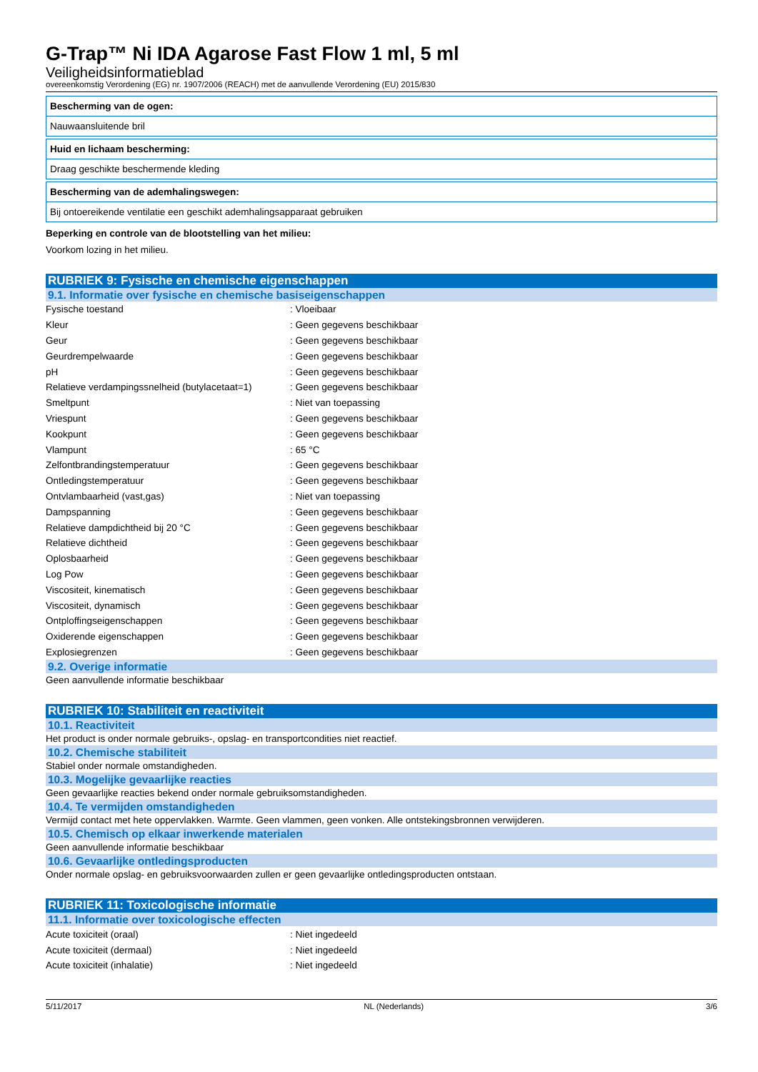G-Trap™ Ni IDA Agarose Fast Flow 1 ml, 5 ml
Veiligheidsinformatieblad
overeenkomstig Verordening (EG) nr. 1907/2006 (REACH) met de aanvullende Verordening (EU) 2015/830
Bescherming van de ogen:
Nauwaansluitende bril
Huid en lichaam bescherming:
Draag geschikte beschermende kleding
Bescherming van de ademhalingswegen:
Bij ontoereikende ventilatie een geschikt ademhalingsapparaat gebruiken
Beperking en controle van de blootstelling van het milieu:
Voorkom lozing in het milieu.
RUBRIEK 9: Fysische en chemische eigenschappen
9.1. Informatie over fysische en chemische basiseigenschappen
| Fysische toestand | : Vloeibaar |
| Kleur | : Geen gegevens beschikbaar |
| Geur | : Geen gegevens beschikbaar |
| Geurdrempelwaarde | : Geen gegevens beschikbaar |
| pH | : Geen gegevens beschikbaar |
| Relatieve verdampingssnelheid (butylacetaat=1) | : Geen gegevens beschikbaar |
| Smeltpunt | : Niet van toepassing |
| Vriespunt | : Geen gegevens beschikbaar |
| Kookpunt | : Geen gegevens beschikbaar |
| Vlampunt | : 65 °C |
| Zelfontbrandingstemperatuur | : Geen gegevens beschikbaar |
| Ontledingstemperatuur | : Geen gegevens beschikbaar |
| Ontvlambaarheid (vast,gas) | : Niet van toepassing |
| Dampspanning | : Geen gegevens beschikbaar |
| Relatieve dampdichtheid bij 20 °C | : Geen gegevens beschikbaar |
| Relatieve dichtheid | : Geen gegevens beschikbaar |
| Oplosbaarheid | : Geen gegevens beschikbaar |
| Log Pow | : Geen gegevens beschikbaar |
| Viscositeit, kinematisch | : Geen gegevens beschikbaar |
| Viscositeit, dynamisch | : Geen gegevens beschikbaar |
| Ontploffingseigenschappen | : Geen gegevens beschikbaar |
| Oxiderende eigenschappen | : Geen gegevens beschikbaar |
| Explosiegrenzen | : Geen gegevens beschikbaar |
9.2. Overige informatie
Geen aanvullende informatie beschikbaar
RUBRIEK 10: Stabiliteit en reactiviteit
10.1. Reactiviteit
Het product is onder normale gebruiks-, opslag- en transportcondities niet reactief.
10.2. Chemische stabiliteit
Stabiel onder normale omstandigheden.
10.3. Mogelijke gevaarlijke reacties
Geen gevaarlijke reacties bekend onder normale gebruiksomstandigheden.
10.4. Te vermijden omstandigheden
Vermijd contact met hete oppervlakken. Warmte. Geen vlammen, geen vonken. Alle ontstekingsbronnen verwijderen.
10.5. Chemisch op elkaar inwerkende materialen
Geen aanvullende informatie beschikbaar
10.6. Gevaarlijke ontledingsproducten
Onder normale opslag- en gebruiksvoorwaarden zullen er geen gevaarlijke ontledingsproducten ontstaan.
RUBRIEK 11: Toxicologische informatie
11.1. Informatie over toxicologische effecten
| Acute toxiciteit (oraal) | : Niet ingedeeld |
| Acute toxiciteit (dermaal) | : Niet ingedeeld |
| Acute toxiciteit (inhalatie) | : Niet ingedeeld |
5/11/2017 NL (Nederlands) 3/6